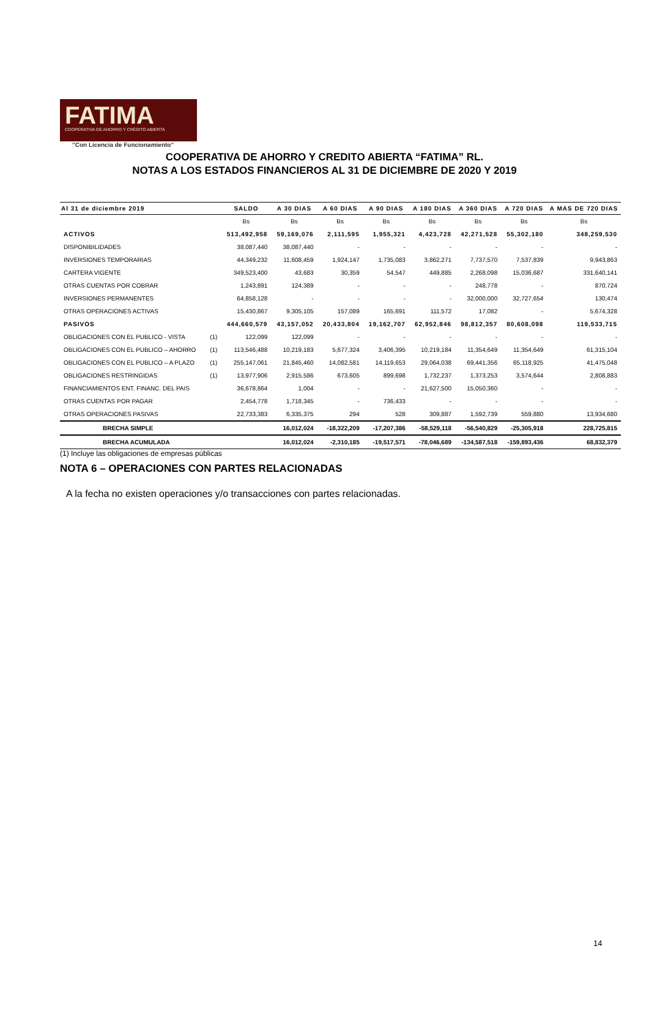FATIMA
COOPERATIVA DE AHORRO Y CRÉDITO ABIERTA
"Con Licencia de Funcionamiento"
COOPERATIVA DE AHORRO Y CREDITO ABIERTA “FATIMA” RL.
NOTAS A LOS ESTADOS FINANCIEROS AL 31 DE DICIEMBRE DE 2020 Y 2019
| Al 31 de diciembre 2019 | | SALDO | A 30 DIAS | A 60 DIAS | A 90 DIAS | A 180 DIAS | A 360 DIAS | A 720 DIAS | A MAS DE 720 DIAS |
| --- | --- | --- | --- | --- | --- | --- | --- | --- | --- |
| | | Bs | Bs | Bs | Bs | Bs | Bs | Bs | Bs |
| ACTIVOS | | 513,492,958 | 59,169,076 | 2,111,595 | 1,955,321 | 4,423,728 | 42,271,528 | 55,302,180 | 348,259,530 |
| DISPONIBILIDADES | | 38,087,440 | 38,087,440 | - | - | - | - | - | - |
| INVERSIONES TEMPORARIAS | | 44,349,232 | 11,608,459 | 1,924,147 | 1,735,083 | 3,862,271 | 7,737,570 | 7,537,839 | 9,943,863 |
| CARTERA VIGENTE | | 349,523,400 | 43,683 | 30,359 | 54,547 | 449,885 | 2,268,098 | 15,036,687 | 331,640,141 |
| OTRAS CUENTAS POR COBRAR | | 1,243,891 | 124,389 | - | - | - | 248,778 | - | 870,724 |
| INVERSIONES PERMANENTES | | 64,858,128 | - | - | - | - | 32,000,000 | 32,727,654 | 130,474 |
| OTRAS OPERACIONES ACTIVAS | | 15,430,867 | 9,305,105 | 157,089 | 165,691 | 111,572 | 17,082 | - | 5,674,328 |
| PASIVOS | | 444,660,579 | 43,157,052 | 20,433,804 | 19,162,707 | 62,952,846 | 98,812,357 | 80,608,098 | 119,533,715 |
| OBLIGACIONES CON EL PUBLICO - VISTA | (1) | 122,099 | 122,099 | - | - | - | - | - | - |
| OBLIGACIONES CON EL PUBLICO – AHORRO | (1) | 113,546,488 | 10,219,183 | 5,677,324 | 3,406,395 | 10,219,184 | 11,354,649 | 11,354,649 | 61,315,104 |
| OBLIGACIONES CON EL PUBLICO – A PLAZO | (1) | 255,147,061 | 21,845,460 | 14,082,581 | 14,119,653 | 29,064,038 | 69,441,356 | 65,118,925 | 41,475,048 |
| OBLIGACIONES RESTRINGIDAS | (1) | 13,977,906 | 2,915,586 | 673,605 | 899,698 | 1,732,237 | 1,373,253 | 3,574,644 | 2,808,883 |
| FINANCIAMIENTOS ENT. FINANC. DEL PAIS | | 36,678,864 | 1,004 | - | - | 21,627,500 | 15,050,360 | - | - |
| OTRAS CUENTAS POR PAGAR | | 2,454,778 | 1,718,345 | - | 736,433 | - | - | - | - |
| OTRAS OPERACIONES PASIVAS | | 22,733,383 | 6,335,375 | 294 | 528 | 309,887 | 1,592,739 | 559,880 | 13,934,680 |
| BRECHA SIMPLE | | | 16,012,024 | -18,322,209 | -17,207,386 | -58,529,118 | -56,540,829 | -25,305,918 | 228,725,815 |
| BRECHA ACUMULADA | | | 16,012,024 | -2,310,185 | -19,517,571 | -78,046,689 | -134,587,518 | -159,893,436 | 68,832,379 |
(1) Incluye las obligaciones de empresas públicas
NOTA 6 – OPERACIONES CON PARTES RELACIONADAS
A la fecha no existen operaciones y/o transacciones con partes relacionadas.
14